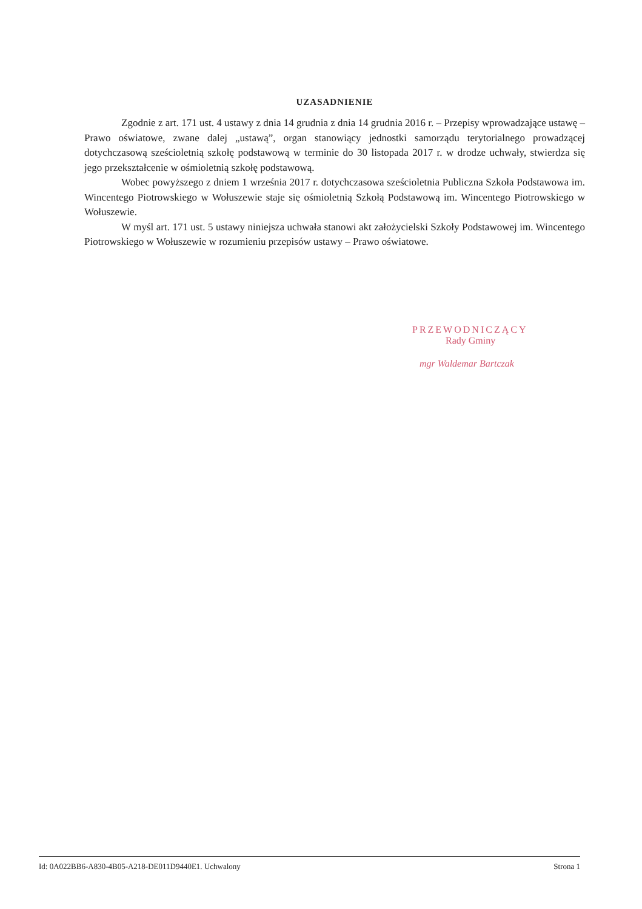UZASADNIENIE
Zgodnie z art. 171 ust. 4 ustawy z dnia 14 grudnia z dnia 14 grudnia 2016 r. – Przepisy wprowadzające ustawę – Prawo oświatowe, zwane dalej „ustawą”, organ stanowiący jednostki samorządu terytorialnego prowadzącej dotychczasową sześcioletnią szkołę podstawową w terminie do 30 listopada 2017 r. w drodze uchwały, stwierdza się jego przekształcenie w ośmioletnią szkołę podstawową.
Wobec powyższego z dniem 1 września 2017 r. dotychczasowa sześcioletnia Publiczna Szkoła Podstawowa im. Wincentego Piotrowskiego w Wołuszewie staje się ośmioletnią Szkołą Podstawową im. Wincentego Piotrowskiego w Wołuszewie.
W myśl art. 171 ust. 5 ustawy niniejsza uchwała stanowi akt założycielski Szkoły Podstawowej im. Wincentego Piotrowskiego w Wołuszewie w rozumieniu przepisów ustawy – Prawo oświatowe.
PRZEWODNICZĄCY
Rady Gminy
mgr Waldemar Bartczak
Id: 0A022BB6-A830-4B05-A218-DE011D9440E1. Uchwalony Strona 1